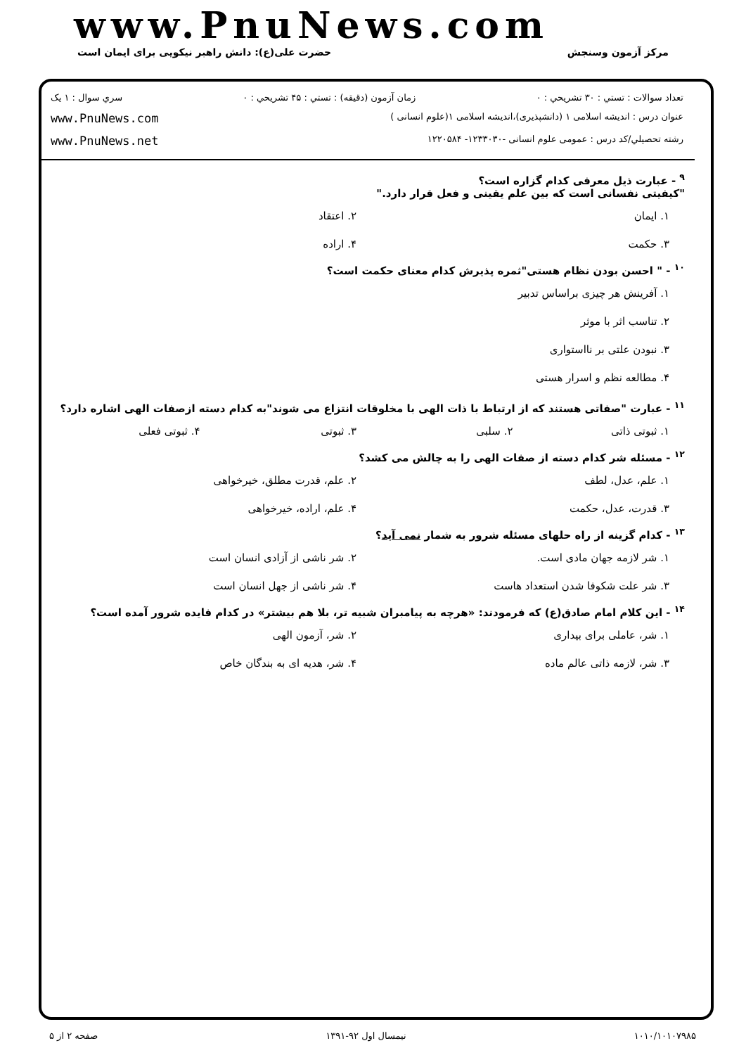www.PnuNews.com
مرکز آزمون وسنجش حضرت علی(ع): دانش راهبر نیکویی برای ایمان است
تعداد سوالات : تستي : ۳۰ تشريحي : ۰ زمان آزمون (دقيقه) : تستي : ۴۵ تشريحي : ۰ سري سوال : ۱ يک
عنوان درس : اندیشه اسلامی ۱ (دانشپذیری)،اندیشه اسلامی ۱(علوم انسانی ) www.PnuNews.com
رشته تحصيلي/کد درس : عمومی علوم انسانی -۱۲۳۳۰۳۰- ۱۲۲۰۵۸۴ www.PnuNews.net
<sup>۹</sup> - عبارت ذیل معرفی کدام گزاره است؟
"کیفیتی نفسانی است که بین علم یقینی و فعل قرار دارد."
۱. ایمان ۲. اعتقاد ۳. حکمت ۴. اراده
<sup>۱۰</sup> - " احسن بودن نظام هستی"ثمره پذیرش کدام معنای حکمت است؟
۱. آفرینش هر چیزی براساس تدبیر
۲. تناسب اثر با موثر
۳. نبودن علتی بر نااستواری
۴. مطالعه نظم و اسرار هستی
<sup>۱۱</sup> - عبارت "صفاتی هستند که از ارتباط با ذات الهی با مخلوقات انتزاع می شوند"به کدام دسته ازصفات الهی اشاره دارد؟
۱. ثبوتی ذاتی ۲. سلبی ۳. ثبوتی ۴. ثبوتی فعلی
<sup>۱۲</sup> - مسئله شر کدام دسته از صفات الهی را به چالش می کشد؟
۱. علم، عدل، لطف ۲. علم، قدرت مطلق، خیرخواهی ۳. قدرت، عدل، حکمت ۴. علم، اراده، خیرخواهی
<sup>۱۳</sup> - کدام گزینه از راه حلهای مسئله شرور به شمار نمی آید؟
۱. شر لازمه جهان مادی است. ۲. شر ناشی از آزادی انسان است ۳. شر علت شکوفا شدن استعداد هاست ۴. شر ناشی از جهل انسان است
<sup>۱۴</sup> - این کلام امام صادق(ع) که فرمودند: «هرچه به پیامبران شبیه تر، بلا هم بیشتر» در کدام فایده شرور آمده است؟
۱. شر، عاملی برای بیداری ۲. شر، آزمون الهی ۳. شر، لازمه ذاتی عالم ماده ۴. شر، هدیه ای به بندگان خاص
۱۰۱۰/۱۰۱۰۷۹۸۵ نیمسال اول ۹۲-۱۳۹۱ صفحه ۲ از ۵